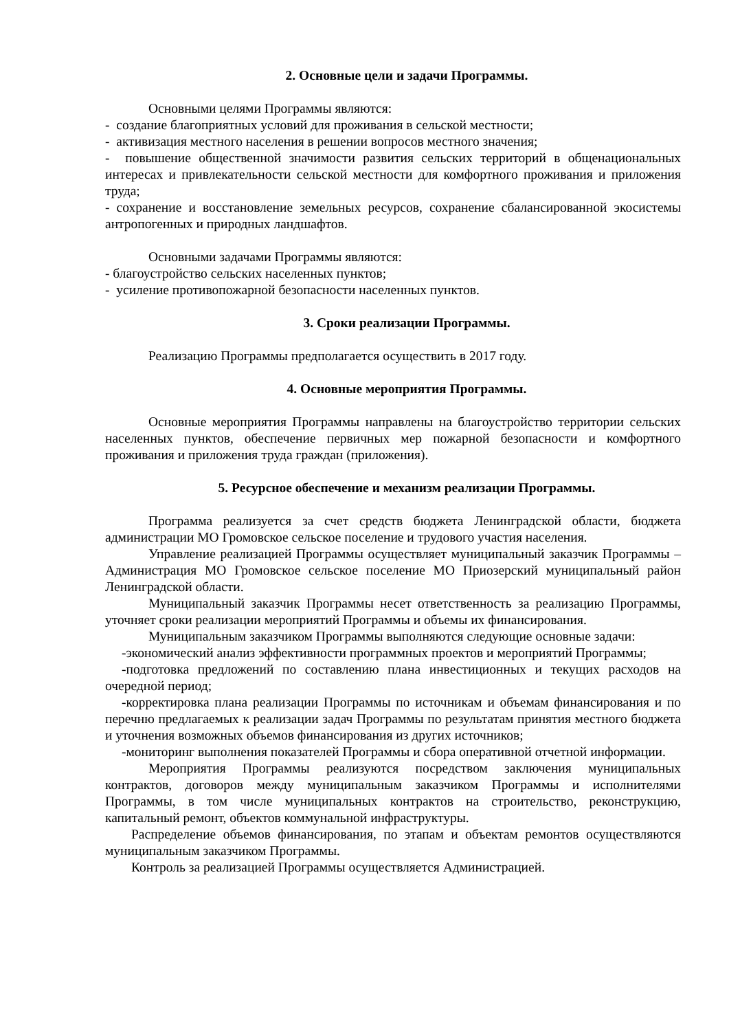2. Основные цели и задачи Программы.
Основными целями Программы являются:
- создание благоприятных условий для проживания в сельской местности;
- активизация местного населения в решении вопросов местного значения;
- повышение общественной значимости развития сельских территорий в общенациональных интересах и привлекательности сельской местности для комфортного проживания и приложения труда;
- сохранение и восстановление земельных ресурсов, сохранение сбалансированной экосистемы антропогенных и природных ландшафтов.
Основными задачами Программы являются:
- благоустройство сельских населенных пунктов;
- усиление противопожарной безопасности населенных пунктов.
3. Сроки реализации Программы.
Реализацию Программы предполагается осуществить в 2017 году.
4. Основные мероприятия Программы.
Основные мероприятия Программы направлены на благоустройство территории сельских населенных пунктов, обеспечение первичных мер пожарной безопасности и комфортного проживания и приложения труда граждан (приложения).
5. Ресурсное обеспечение и механизм реализации Программы.
Программа реализуется за счет средств бюджета Ленинградской области, бюджета администрации МО Громовское сельское поселение и трудового участия населения.
Управление реализацией Программы осуществляет муниципальный заказчик Программы – Администрация МО Громовское сельское поселение МО Приозерский муниципальный район Ленинградской области.
Муниципальный заказчик Программы несет ответственность за реализацию Программы, уточняет сроки реализации мероприятий Программы и объемы их финансирования.
Муниципальным заказчиком Программы выполняются следующие основные задачи:
-экономический анализ эффективности программных проектов и мероприятий Программы;
-подготовка предложений по составлению плана инвестиционных и текущих расходов на очередной период;
-корректировка плана реализации Программы по источникам и объемам финансирования и по перечню предлагаемых к реализации задач Программы по результатам принятия местного бюджета и уточнения возможных объемов финансирования из других источников;
-мониторинг выполнения показателей Программы и сбора оперативной отчетной информации.
Мероприятия Программы реализуются посредством заключения муниципальных контрактов, договоров между муниципальным заказчиком Программы и исполнителями Программы, в том числе муниципальных контрактов на строительство, реконструкцию, капитальный ремонт, объектов коммунальной инфраструктуры.
Распределение объемов финансирования, по этапам и объектам ремонтов осуществляются муниципальным заказчиком Программы.
Контроль за реализацией Программы осуществляется Администрацией.